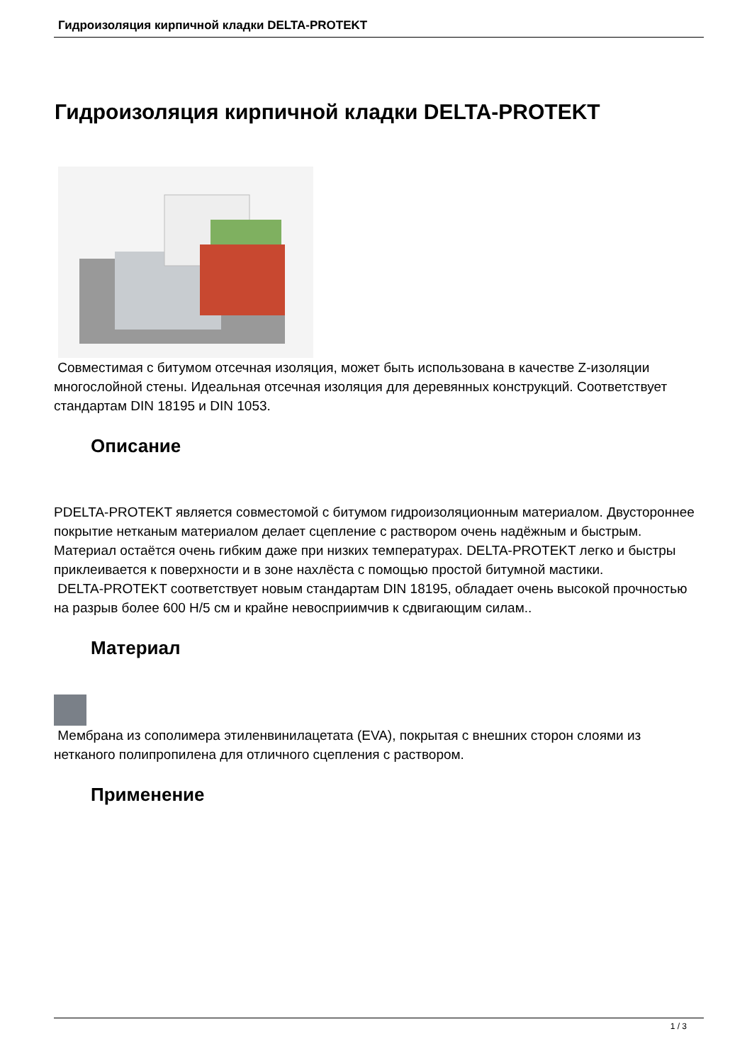Гидроизоляция кирпичной кладки DELTA-PROTEKT
Гидроизоляция кирпичной кладки DELTA-PROTEKT
Совместимая с битумом отсечная изоляция, может быть использована в качестве Z-изоляции многослойной стены. Идеальная отсечная изоляция для деревянных конструкций. Соответствует стандартам DIN 18195 и DIN 1053.
Описание
PDELTA-PROTEKT является совместомой с битумом гидроизоляционным материалом. Двустороннее покрытие нетканым материалом делает сцепление с раствором очень надёжным и быстрым. Материал остаётся очень гибким даже при низких температурах. DELTA-PROTEKT легко и быстры приклеивается к поверхности и в зоне нахлёста с помощью простой битумной мастики.
DELTA-PROTEKT соответствует новым стандартам DIN 18195, обладает очень высокой прочностью на разрыв более 600 Н/5 см и крайне невосприимчив к сдвигающим силам..
Материал
Мембрана из сополимера этиленвинилацетата (EVA), покрытая с внешних сторон слоями из нетканого полипропилена для отличного сцепления с раствором.
Применение
1 / 3